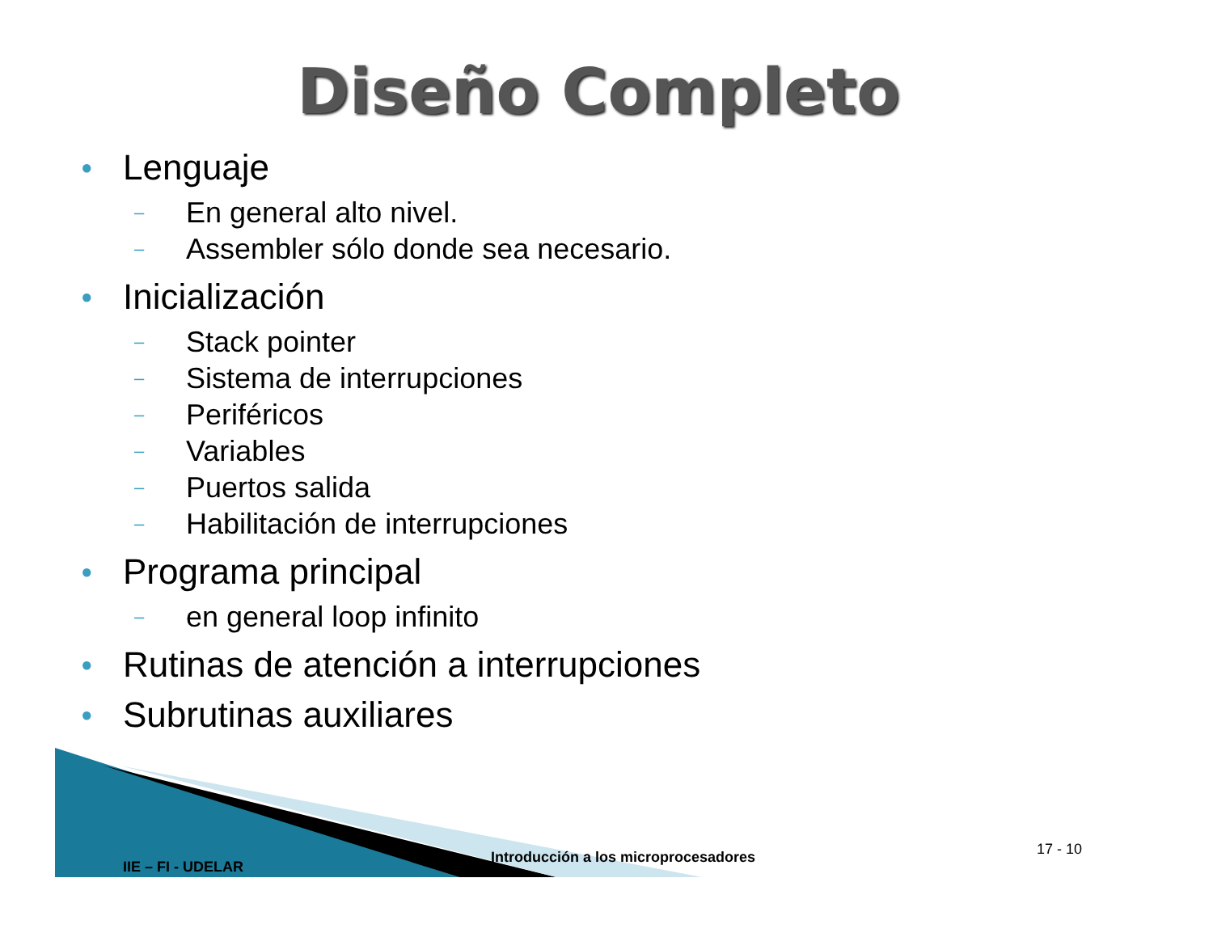Diseño Completo
● Lenguaje
– En general alto nivel.
– Assembler sólo donde sea necesario.
● Inicialización
– Stack pointer
– Sistema de interrupciones
– Periféricos
– Variables
– Puertos salida
– Habilitación de interrupciones
● Programa principal
– en general loop infinito
● Rutinas de atención a interrupciones
● Subrutinas auxiliares
IIE – FI - UDELAR
Introducción a los microprocesadores 17 - 10